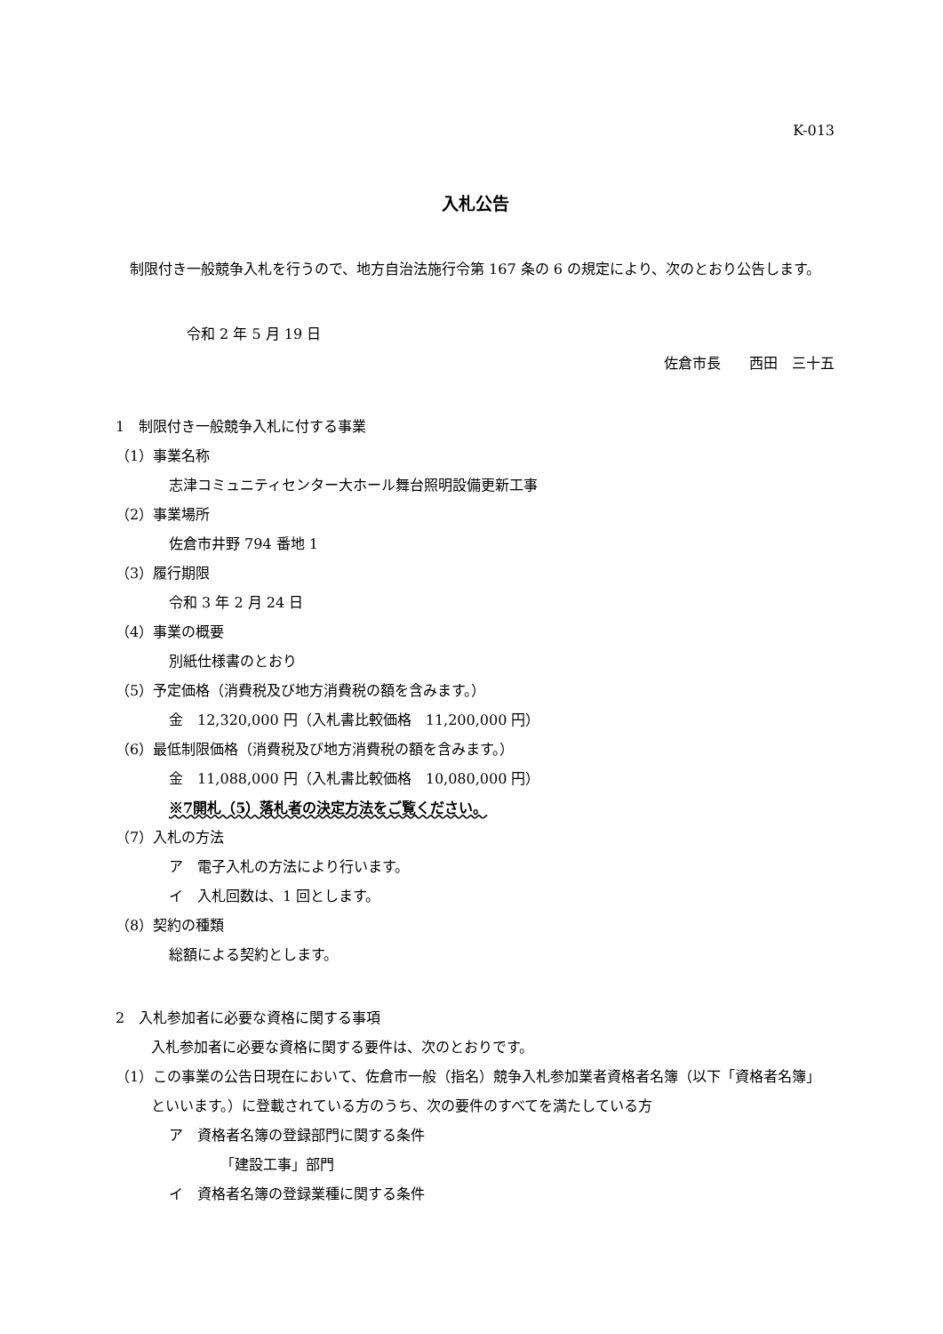K-013
入札公告
　制限付き一般競争入札を行うので、地方自治法施行令第 167 条の 6 の規定により、次のとおり公告します。
令和 2 年 5 月 19 日
佐倉市長　　西田　三十五
1　制限付き一般競争入札に付する事業
（1）事業名称
志津コミュニティセンター大ホール舞台照明設備更新工事
（2）事業場所
佐倉市井野 794 番地 1
（3）履行期限
令和 3 年 2 月 24 日
（4）事業の概要
別紙仕様書のとおり
（5）予定価格（消費税及び地方消費税の額を含みます。）
金　12,320,000 円（入札書比較価格　11,200,000 円）
（6）最低制限価格（消費税及び地方消費税の額を含みます。）
金　11,088,000 円（入札書比較価格　10,080,000 円）
※7開札（5）落札者の決定方法をご覧ください。
（7）入札の方法
ア　電子入札の方法により行います。
イ　入札回数は、1 回とします。
（8）契約の種類
総額による契約とします。
2　入札参加者に必要な資格に関する事項
入札参加者に必要な資格に関する要件は、次のとおりです。
（1）この事業の公告日現在において、佐倉市一般（指名）競争入札参加業者資格者名簿（以下「資格者名簿」といいます。）に登載されている方のうち、次の要件のすべてを満たしている方
ア　資格者名簿の登録部門に関する条件
「建設工事」部門
イ　資格者名簿の登録業種に関する条件